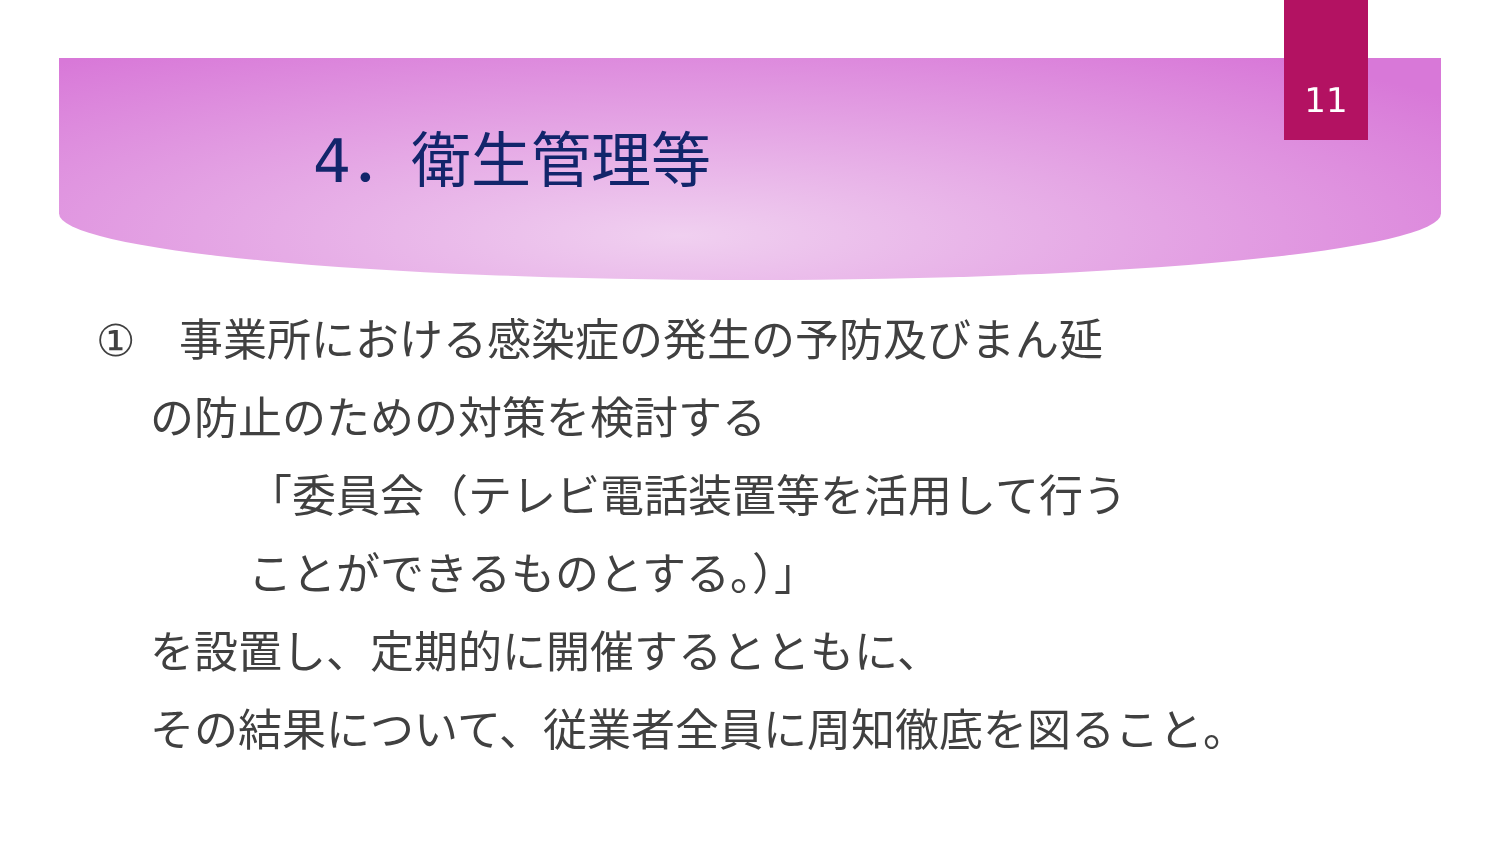11
4．衛生管理等
①　事業所における感染症の発生の予防及びまん延
の防止のための対策を検討する
「委員会（テレビ電話装置等を活用して行う
ことができるものとする。）」
を設置し、定期的に開催するとともに、
その結果について、従業者全員に周知徹底を図ること。